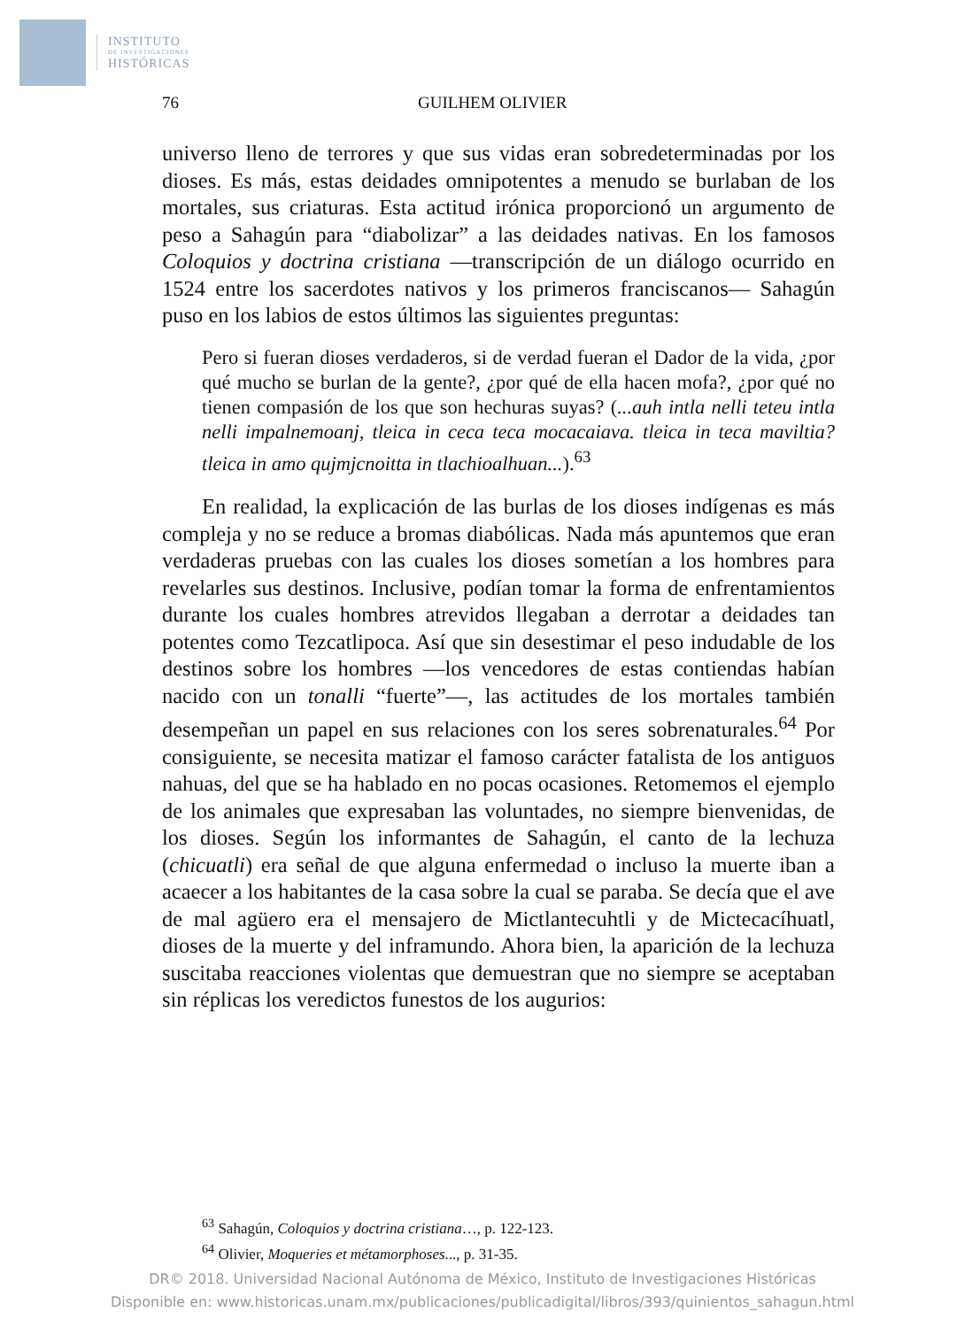INSTITUTO
DE INVESTIGACIONES
HISTÓRICAS
76 GUILHEM OLIVIER
universo lleno de terrores y que sus vidas eran sobredeterminadas por los dioses. Es más, estas deidades omnipotentes a menudo se burlaban de los mortales, sus criaturas. Esta actitud irónica proporcionó un argumento de peso a Sahagún para “diabolizar” a las deidades nativas. En los famosos Coloquios y doctrina cristiana —transcripción de un diálogo ocurrido en 1524 entre los sacerdotes nativos y los primeros franciscanos— Sahagún puso en los labios de estos últimos las siguientes preguntas:
Pero si fueran dioses verdaderos, si de verdad fueran el Dador de la vida, ¿por qué mucho se burlan de la gente?, ¿por qué de ella hacen mofa?, ¿por qué no tienen compasión de los que son hechuras suyas? (...auh intla nelli teteu intla nelli impalnemoanj, tleica in ceca teca mocacaiava. tleica in teca maviltia? tleica in amo qujmjcnoitta in tlachioalhuan...).<sup>63</sup>
En realidad, la explicación de las burlas de los dioses indígenas es más compleja y no se reduce a bromas diabólicas. Nada más apuntemos que eran verdaderas pruebas con las cuales los dioses sometían a los hombres para revelarles sus destinos. Inclusive, podían tomar la forma de enfrentamientos durante los cuales hombres atrevidos llegaban a derrotar a deidades tan potentes como Tezcatlipoca. Así que sin desestimar el peso indudable de los destinos sobre los hombres —los vencedores de estas contiendas habían nacido con un tonalli “fuerte”—, las actitudes de los mortales también desempeñan un papel en sus relaciones con los seres sobrenaturales.<sup>64</sup> Por consiguiente, se necesita matizar el famoso carácter fatalista de los antiguos nahuas, del que se ha hablado en no pocas ocasiones. Retomemos el ejemplo de los animales que expresaban las voluntades, no siempre bienvenidas, de los dioses. Según los informantes de Sahagún, el canto de la lechuza (chicuatli) era señal de que alguna enfermedad o incluso la muerte iban a acaecer a los habitantes de la casa sobre la cual se paraba. Se decía que el ave de mal agüero era el mensajero de Mictlantecuhtli y de Mictecacíhuatl, dioses de la muerte y del inframundo. Ahora bien, la aparición de la lechuza suscitaba reacciones violentas que demuestran que no siempre se aceptaban sin réplicas los veredictos funestos de los augurios:
<sup>63</sup> Sahagún, Coloquios y doctrina cristiana…, p. 122-123.
<sup>64</sup> Olivier, Moqueries et métamorphoses..., p. 31-35.
DR© 2018. Universidad Nacional Autónoma de México, Instituto de Investigaciones Históricas
Disponible en: www.historicas.unam.mx/publicaciones/publicadigital/libros/393/quinientos_sahagun.html